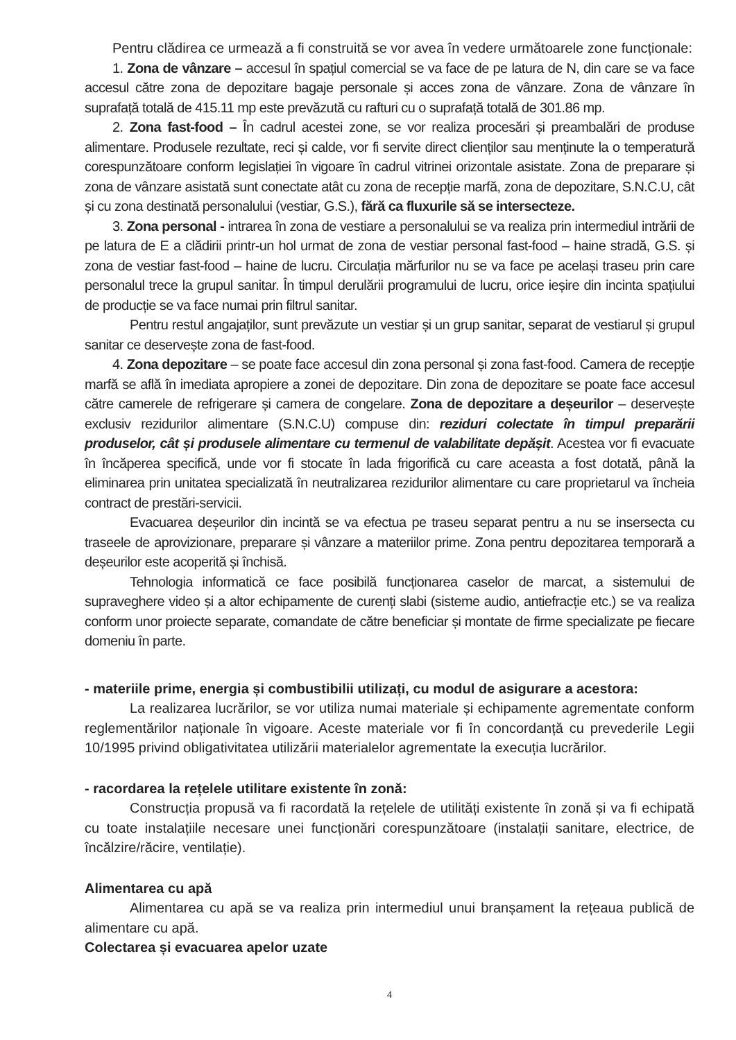Pentru clădirea ce urmează a fi construită se vor avea în vedere următoarele zone funcționale:
1. Zona de vânzare – accesul în spațiul comercial se va face de pe latura de N, din care se va face accesul către zona de depozitare bagaje personale și acces zona de vânzare. Zona de vânzare în suprafață totală de 415.11 mp este prevăzută cu rafturi cu o suprafață totală de 301.86 mp.
2. Zona fast-food – În cadrul acestei zone, se vor realiza procesări și preambalări de produse alimentare. Produsele rezultate, reci și calde, vor fi servite direct clienților sau menținute la o temperatură corespunzătoare conform legislației în vigoare în cadrul vitrinei orizontale asistate. Zona de preparare și zona de vânzare asistată sunt conectate atât cu zona de recepție marfă, zona de depozitare, S.N.C.U, cât și cu zona destinată personalului (vestiar, G.S.), fără ca fluxurile să se intersecteze.
3. Zona personal - intrarea în zona de vestiare a personalului se va realiza prin intermediul intrării de pe latura de E a clădirii printr-un hol urmat de zona de vestiar personal fast-food – haine stradă, G.S. și zona de vestiar fast-food – haine de lucru. Circulația mărfurilor nu se va face pe același traseu prin care personalul trece la grupul sanitar. În timpul derulării programului de lucru, orice ieșire din incinta spațiului de producție se va face numai prin filtrul sanitar.
Pentru restul angajaților, sunt prevăzute un vestiar și un grup sanitar, separat de vestiarul și grupul sanitar ce deservește zona de fast-food.
4. Zona depozitare – se poate face accesul din zona personal și zona fast-food. Camera de recepție marfă se află în imediata apropiere a zonei de depozitare. Din zona de depozitare se poate face accesul către camerele de refrigerare și camera de congelare. Zona de depozitare a deșeurilor – deservește exclusiv rezidurilor alimentare (S.N.C.U) compuse din: reziduri colectate în timpul preparării produselor, cât și produsele alimentare cu termenul de valabilitate depășit. Acestea vor fi evacuate în încăperea specifică, unde vor fi stocate în lada frigorifică cu care aceasta a fost dotată, până la eliminarea prin unitatea specializată în neutralizarea rezidurilor alimentare cu care proprietarul va încheia contract de prestări-servicii.
Evacuarea deșeurilor din incintă se va efectua pe traseu separat pentru a nu se insersecta cu traseele de aprovizionare, preparare și vânzare a materiilor prime. Zona pentru depozitarea temporară a deșeurilor este acoperită și închisă.
Tehnologia informatică ce face posibilă funcționarea caselor de marcat, a sistemului de supraveghere video și a altor echipamente de curenți slabi (sisteme audio, antiefracție etc.) se va realiza conform unor proiecte separate, comandate de către beneficiar și montate de firme specializate pe fiecare domeniu în parte.
- materiile prime, energia și combustibilii utilizați, cu modul de asigurare a acestora:
La realizarea lucrărilor, se vor utiliza numai materiale și echipamente agrementate conform reglementărilor naționale în vigoare. Aceste materiale vor fi în concordanță cu prevederile Legii 10/1995 privind obligativitatea utilizării materialelor agrementate la execuția lucrărilor.
- racordarea la rețelele utilitare existente în zonă:
Construcția propusă va fi racordată la rețelele de utilități existente în zonă și va fi echipată cu toate instalațiile necesare unei funcționări corespunzătoare (instalații sanitare, electrice, de încălzire/răcire, ventilație).
Alimentarea cu apă
Alimentarea cu apă se va realiza prin intermediul unui branșament la rețeaua publică de alimentare cu apă.
Colectarea și evacuarea apelor uzate
4